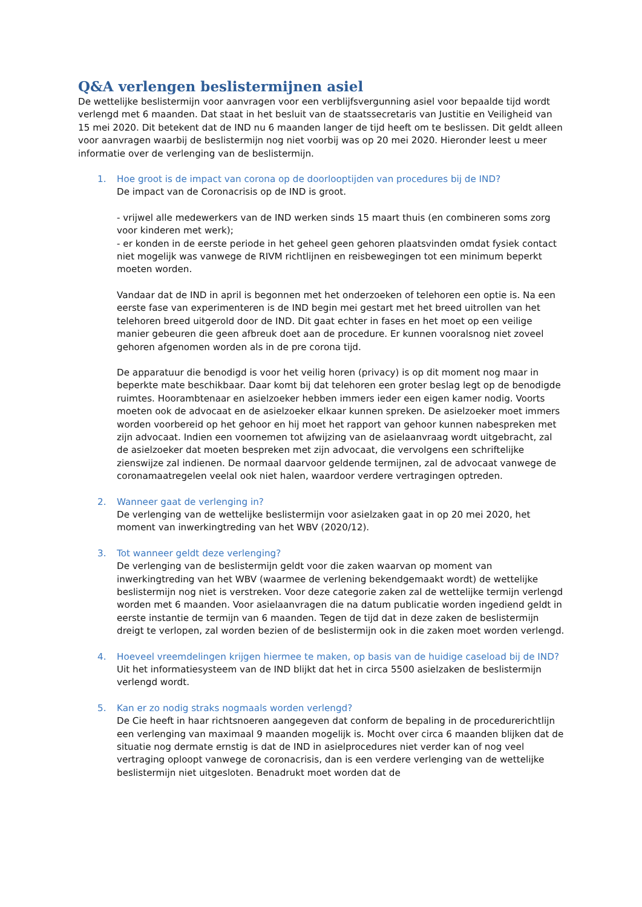Q&A verlengen beslistermijnen asiel
De wettelijke beslistermijn voor aanvragen voor een verblijfsvergunning asiel voor bepaalde tijd wordt verlengd met 6 maanden. Dat staat in het besluit van de staatssecretaris van Justitie en Veiligheid van 15 mei 2020. Dit betekent dat de IND nu 6 maanden langer de tijd heeft om te beslissen. Dit geldt alleen voor aanvragen waarbij de beslistermijn nog niet voorbij was op 20 mei 2020. Hieronder leest u meer informatie over de verlenging van de beslistermijn.
1. Hoe groot is de impact van corona op de doorlooptijden van procedures bij de IND?
De impact van de Coronacrisis op de IND is groot.
- vrijwel alle medewerkers van de IND werken sinds 15 maart thuis (en combineren soms zorg voor kinderen met werk);
- er konden in de eerste periode in het geheel geen gehoren plaatsvinden omdat fysiek contact niet mogelijk was vanwege de RIVM richtlijnen en reisbewegingen tot een minimum beperkt moeten worden.
Vandaar dat de IND in april is begonnen met het onderzoeken of telehoren een optie is. Na een eerste fase van experimenteren is de IND begin mei gestart met het breed uitrollen van het telehoren breed uitgerold door de IND. Dit gaat echter in fases en het moet op een veilige manier gebeuren die geen afbreuk doet aan de procedure. Er kunnen vooralsnog niet zoveel gehoren afgenomen worden als in de pre corona tijd.
De apparatuur die benodigd is voor het veilig horen (privacy) is op dit moment nog maar in beperkte mate beschikbaar. Daar komt bij dat telehoren een groter beslag legt op de benodigde ruimtes. Hoorambtenaar en asielzoeker hebben immers ieder een eigen kamer nodig. Voorts moeten ook de advocaat en de asielzoeker elkaar kunnen spreken. De asielzoeker moet immers worden voorbereid op het gehoor en hij moet het rapport van gehoor kunnen nabespreken met zijn advocaat. Indien een voornemen tot afwijzing van de asielaanvraag wordt uitgebracht, zal de asielzoeker dat moeten bespreken met zijn advocaat, die vervolgens een schriftelijke zienswijze zal indienen. De normaal daarvoor geldende termijnen, zal de advocaat vanwege de coronamaatregelen veelal ook niet halen, waardoor verdere vertragingen optreden.
2. Wanneer gaat de verlenging in?
De verlenging van de wettelijke beslistermijn voor asielzaken gaat in op 20 mei 2020, het moment van inwerkingtreding van het WBV (2020/12).
3. Tot wanneer geldt deze verlenging?
De verlenging van de beslistermijn geldt voor die zaken waarvan op moment van inwerkingtreding van het WBV (waarmee de verlening bekendgemaakt wordt) de wettelijke beslistermijn nog niet is verstreken. Voor deze categorie zaken zal de wettelijke termijn verlengd worden met 6 maanden. Voor asielaanvragen die na datum publicatie worden ingediend geldt in eerste instantie de termijn van 6 maanden. Tegen de tijd dat in deze zaken de beslistermijn dreigt te verlopen, zal worden bezien of de beslistermijn ook in die zaken moet worden verlengd.
4. Hoeveel vreemdelingen krijgen hiermee te maken, op basis van de huidige caseload bij de IND?
Uit het informatiesysteem van de IND blijkt dat het in circa 5500 asielzaken de beslistermijn verlengd wordt.
5. Kan er zo nodig straks nogmaals worden verlengd?
De Cie heeft in haar richtsnoeren aangegeven dat conform de bepaling in de procedurerichtlijn een verlenging van maximaal 9 maanden mogelijk is. Mocht over circa 6 maanden blijken dat de situatie nog dermate ernstig is dat de IND in asielprocedures niet verder kan of nog veel vertraging oploopt vanwege de coronacrisis, dan is een verdere verlenging van de wettelijke beslistermijn niet uitgesloten. Benadrukt moet worden dat de